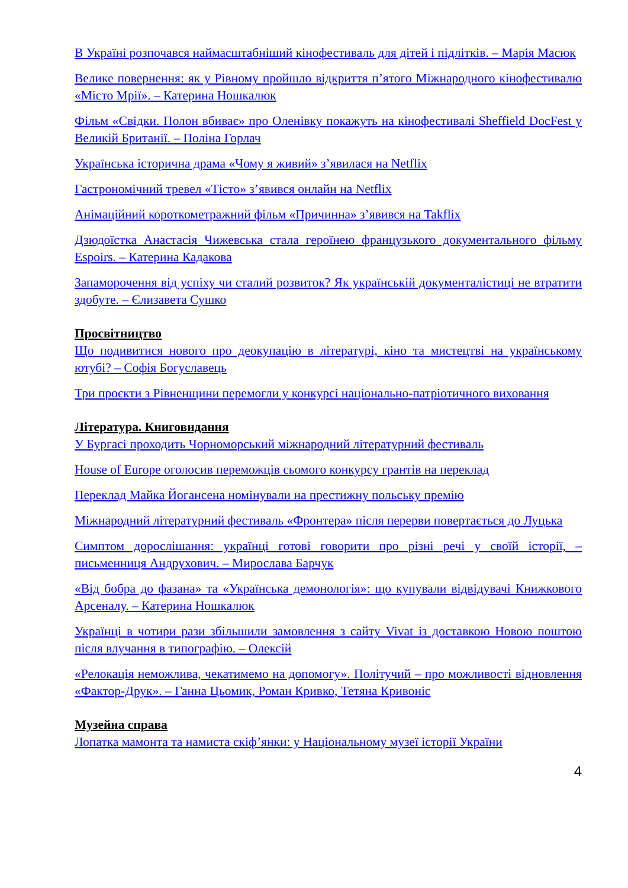В Україні розпочався наймасштабніший кінофестиваль для дітей і підлітків. – Марія Масюк
Велике повернення: як у Рівному пройшло відкриття п’ятого Міжнародного кінофестивалю «Місто Мрії». – Катерина Ношкалюк
Фільм «Свідки. Полон вбиває» про Оленівку покажуть на кінофестивалі Sheffield DocFest у Великій Британії. – Поліна Горлач
Українська історична драма «Чому я живий» з’явилася на Netflix
Гастрономічний тревел «Тісто» з’явився онлайн на Netflix
Анімаційний короткометражний фільм «Причинна» з’явився на Takflix
Дзюдоїстка Анастасія Чижевська стала героїнею французького документального фільму Espoirs. – Катерина Кадакова
Запаморочення від успіху чи сталий розвиток? Як українській документалістиці не втратити здобуте. – Єлизавета Сушко
Просвітництво
Що подивитися нового про деокупацію в літературі, кіно та мистецтві на українському ютубі? – Софія Богуславець
Три проєкти з Рівненщини перемогли у конкурсі національно-патріотичного виховання
Література. Книговидання
У Бургасі проходить Чорноморський міжнародний літературний фестиваль
House of Europe оголосив переможців сьомого конкурсу грантів на переклад
Переклад Майка Йогансена номінували на престижну польську премію
Міжнародний літературний фестиваль «Фронтера» після перерви повертається до Луцька
Симптом дорослішання: українці готові говорити про різні речі у своїй історії, – письменниця Андрухович. – Мирослава Барчук
«Від бобра до фазана» та «Українська демонологія»: що купували відвідувачі Книжкового Арсеналу. – Катерина Ношкалюк
Українці в чотири рази збільшили замовлення з сайту Vivat із доставкою Новою поштою після влучання в типографію. – Олексій
«Релокація неможлива, чекатимемо на допомогу». Політучий – про можливості відновлення «Фактор-Друк». – Ганна Цьомик, Роман Кривко, Тетяна Кривоніс
Музейна справа
Лопатка мамонта та намиста скіф’янки: у Національному музеї історії України
4